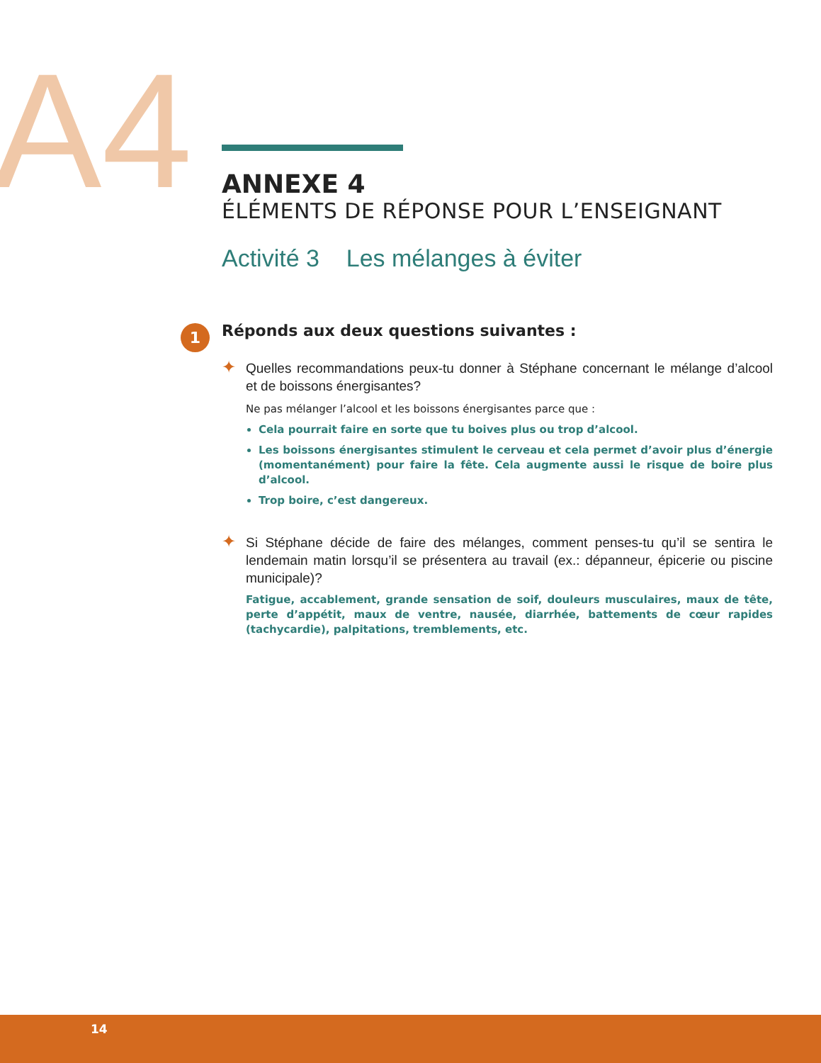A4
ANNEXE 4
ÉLÉMENTS DE RÉPONSE POUR L’ENSEIGNANT
Activité 3 Les mélanges à éviter
1 Réponds aux deux questions suivantes :
✦ Quelles recommandations peux-tu donner à Stéphane concernant le mélange d’alcool et de boissons énergisantes?
Ne pas mélanger l’alcool et les boissons énergisantes parce que :
Cela pourrait faire en sorte que tu boives plus ou trop d’alcool.
Les boissons énergisantes stimulent le cerveau et cela permet d’avoir plus d’énergie (momentanément) pour faire la fête. Cela augmente aussi le risque de boire plus d’alcool.
Trop boire, c’est dangereux.
✦ Si Stéphane décide de faire des mélanges, comment penses-tu qu’il se sentira le lendemain matin lorsqu’il se présentera au travail (ex.: dépanneur, épicerie ou piscine municipale)?
Fatigue, accablement, grande sensation de soif, douleurs musculaires, maux de tête, perte d’appétit, maux de ventre, nausée, diarrhée, battements de cœur rapides (tachycardie), palpitations, tremblements, etc.
14